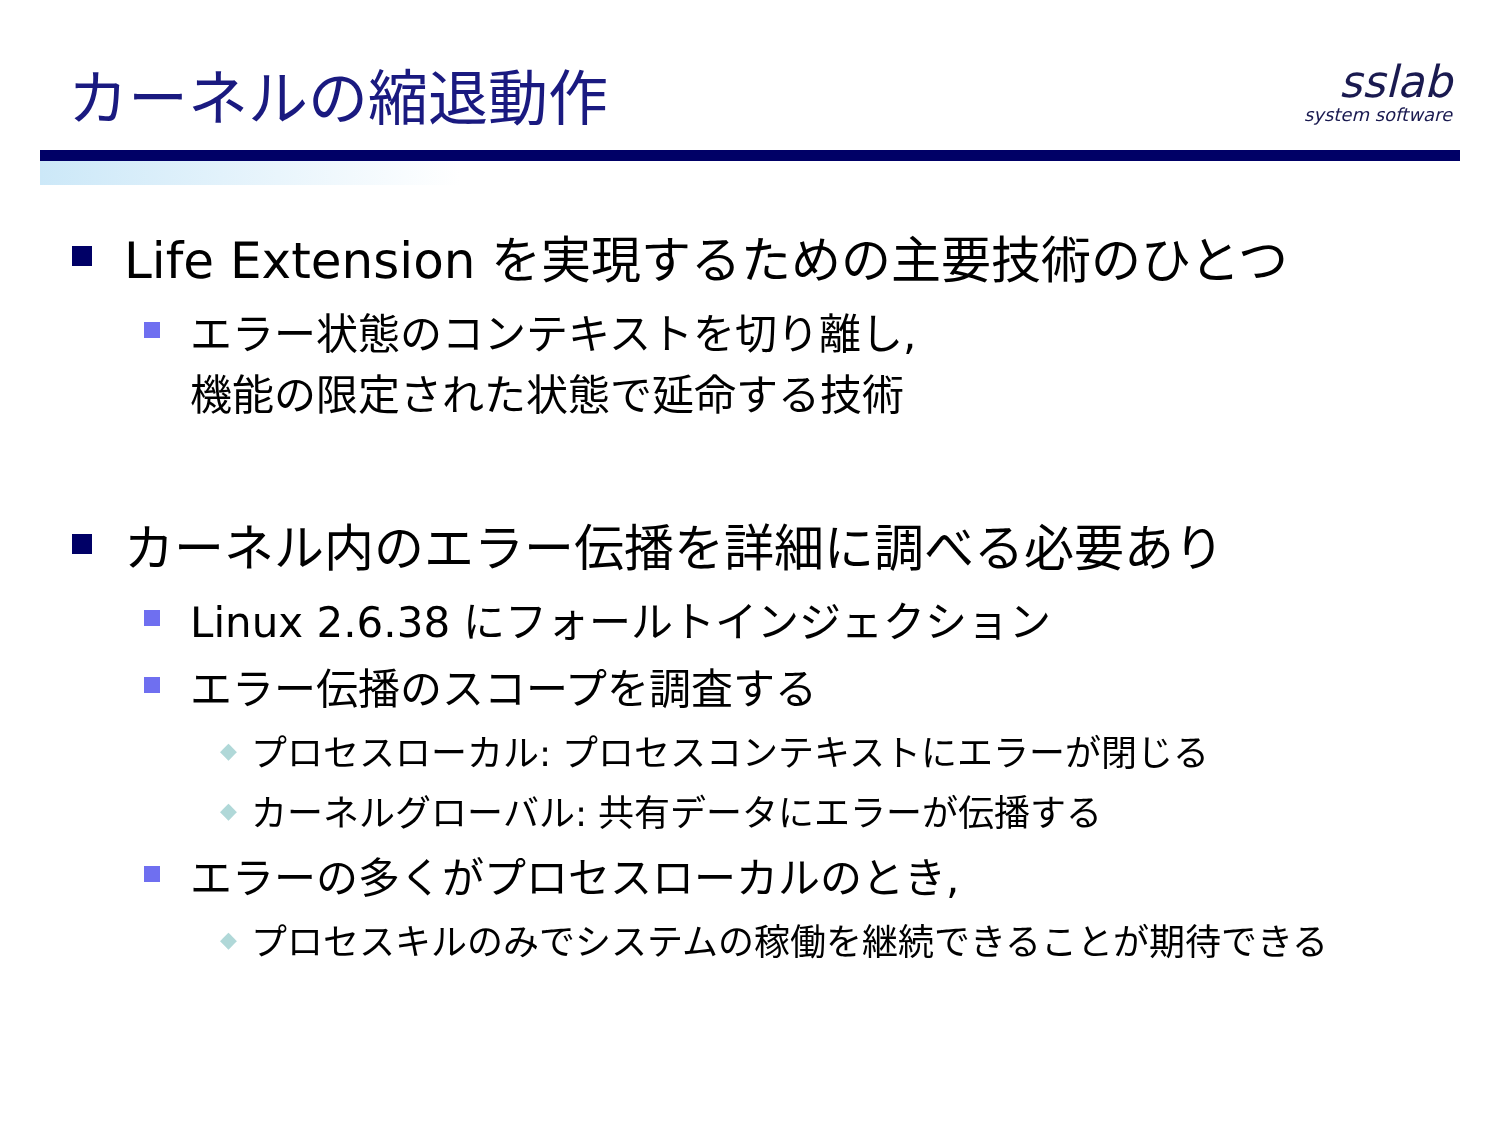カーネルの縮退動作
sslab
system software
Life Extension を実現するための主要技術のひとつ
エラー状態のコンテキストを切り離し,
機能の限定された状態で延命する技術
カーネル内のエラー伝播を詳細に調べる必要あり
Linux 2.6.38 にフォールトインジェクション
エラー伝播のスコープを調査する
◆ プロセスローカル: プロセスコンテキストにエラーが閉じる
◆ カーネルグローバル: 共有データにエラーが伝播する
エラーの多くがプロセスローカルのとき,
◆ プロセスキルのみでシステムの稼働を継続できることが期待できる